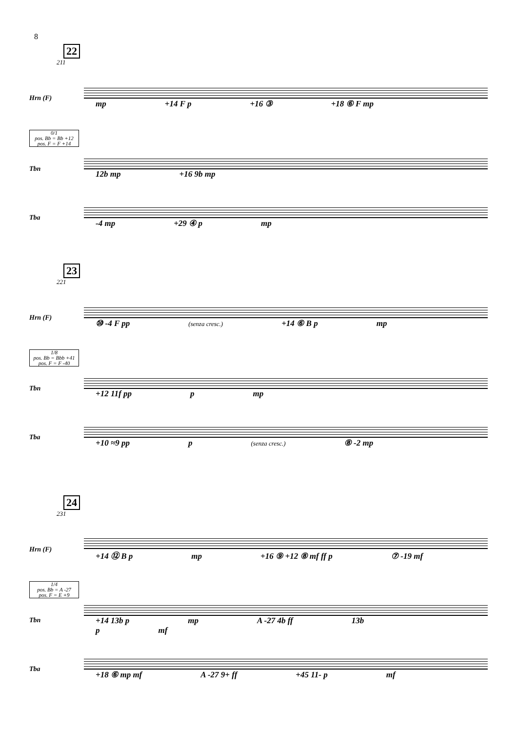8
22
211
Hrn (F)
mp +14 F p +16 ③ +18 ⑥ F mp
0/1
pos. Bb = Bb +12
pos. F = F +14
Tbn
12b mp +16 9b mp
Tba
-4 mp +29 ④ p mp
23
221
Hrn (F)
⑩ -4 F pp (senza cresc.) +14 ⑥ B p mp
1/8
pos. Bb = Bbb +41
pos. F = F -40
Tbn
+12 11f pp p mp
Tba
+10 ≈9 pp p (senza cresc.) ⑧ -2 mp
24
231
Hrn (F)
+14 ⑫ B p mp +16 ⑨ +12 ⑧ mf ff p ⑦ -19 mf
1/4
pos. Bb = A -27
pos. F = E +9
Tbn
+14 13b p mp A -27 4b ff 13b p mf
Tba
+18 ⑥ mp mf A -27 9+ ff +45 11- p mf